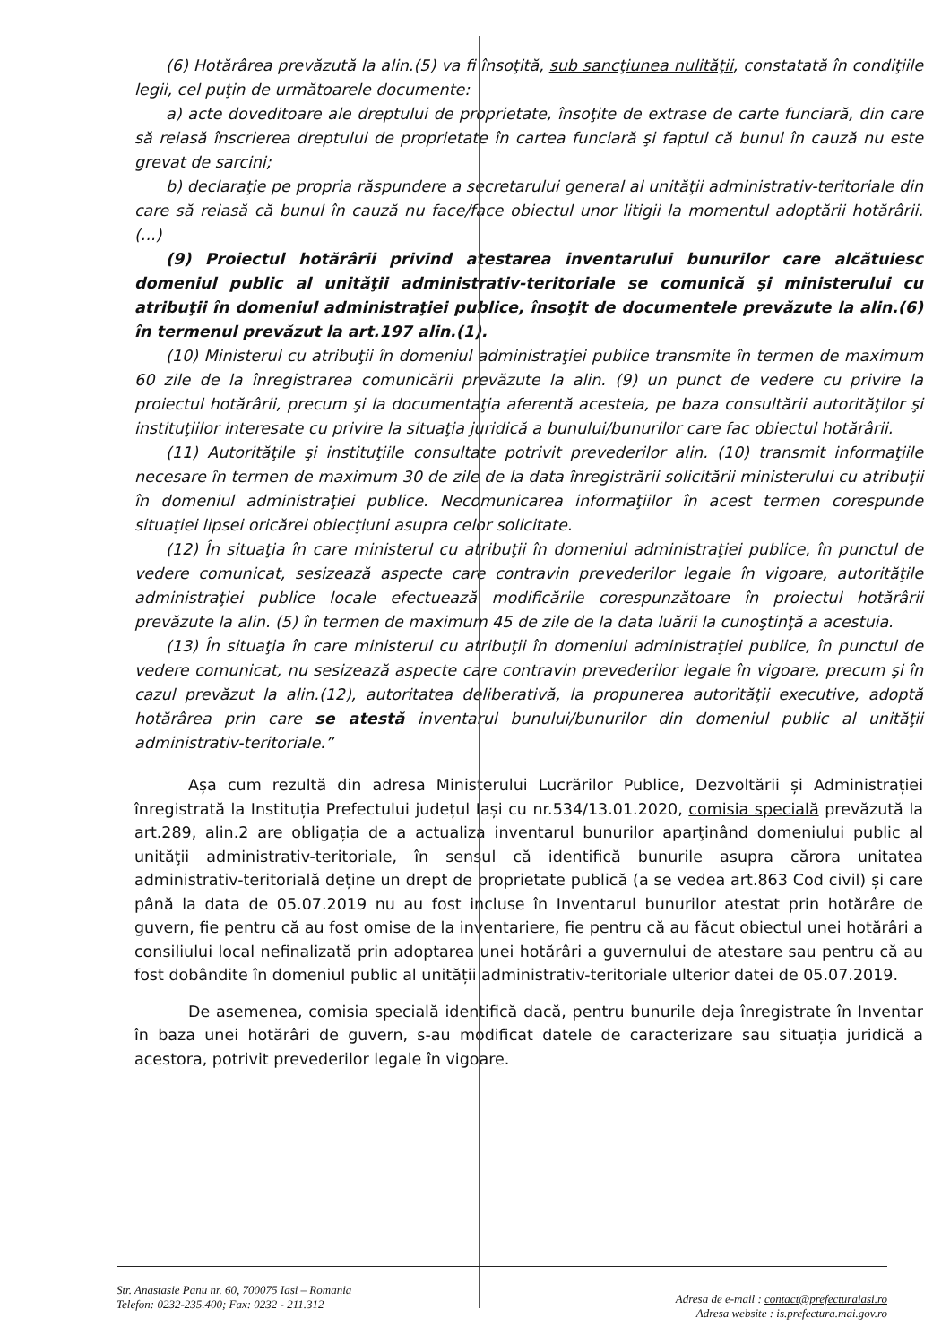(6) Hotărârea prevăzută la alin.(5) va fi însoţită, sub sancţiunea nulităţii, constatată în condiţiile legii, cel puţin de următoarele documente:
a) acte doveditoare ale dreptului de proprietate, însoţite de extrase de carte funciară, din care să reiasă înscrierea dreptului de proprietate în cartea funciară şi faptul că bunul în cauză nu este grevat de sarcini;
b) declaraţie pe propria răspundere a secretarului general al unităţii administrativ-teritoriale din care să reiasă că bunul în cauză nu face/face obiectul unor litigii la momentul adoptării hotărârii. (...)
(9) Proiectul hotărârii privind atestarea inventarului bunurilor care alcătuiesc domeniul public al unităţii administrativ-teritoriale se comunică şi ministerului cu atribuţii în domeniul administraţiei publice, însoţit de documentele prevăzute la alin.(6) în termenul prevăzut la art.197 alin.(1).
(10) Ministerul cu atribuţii în domeniul administraţiei publice transmite în termen de maximum 60 zile de la înregistrarea comunicării prevăzute la alin. (9) un punct de vedere cu privire la proiectul hotărârii, precum şi la documentaţia aferentă acesteia, pe baza consultării autorităţilor şi instituţiilor interesate cu privire la situaţia juridică a bunului/bunurilor care fac obiectul hotărârii.
(11) Autorităţile şi instituţiile consultate potrivit prevederilor alin. (10) transmit informaţiile necesare în termen de maximum 30 de zile de la data înregistrării solicitării ministerului cu atribuţii în domeniul administraţiei publice. Necomunicarea informaţiilor în acest termen corespunde situaţiei lipsei oricărei obiecţiuni asupra celor solicitate.
(12) În situaţia în care ministerul cu atribuţii în domeniul administraţiei publice, în punctul de vedere comunicat, sesizează aspecte care contravin prevederilor legale în vigoare, autorităţile administraţiei publice locale efectuează modificările corespunzătoare în proiectul hotărârii prevăzute la alin. (5) în termen de maximum 45 de zile de la data luării la cunoştinţă a acestuia.
(13) În situaţia în care ministerul cu atribuţii în domeniul administraţiei publice, în punctul de vedere comunicat, nu sesizează aspecte care contravin prevederilor legale în vigoare, precum şi în cazul prevăzut la alin.(12), autoritatea deliberativă, la propunerea autorităţii executive, adoptă hotărârea prin care se atestă inventarul bunului/bunurilor din domeniul public al unităţii administrativ-teritoriale.”
Așa cum rezultă din adresa Ministerului Lucrărilor Publice, Dezvoltării și Administrației înregistrată la Instituția Prefectului județul Iași cu nr.534/13.01.2020, comisia specială prevăzută la art.289, alin.2 are obligația de a actualiza inventarul bunurilor aparţinând domeniului public al unităţii administrativ-teritoriale, în sensul că identifică bunurile asupra cărora unitatea administrativ-teritorială deține un drept de proprietate publică (a se vedea art.863 Cod civil) și care până la data de 05.07.2019 nu au fost incluse în Inventarul bunurilor atestat prin hotărâre de guvern, fie pentru că au fost omise de la inventariere, fie pentru că au făcut obiectul unei hotărâri a consiliului local nefinalizată prin adoptarea unei hotărâri a guvernului de atestare sau pentru că au fost dobândite în domeniul public al unității administrativ-teritoriale ulterior datei de 05.07.2019.
De asemenea, comisia specială identifică dacă, pentru bunurile deja înregistrate în Inventar în baza unei hotărâri de guvern, s-au modificat datele de caracterizare sau situația juridică a acestora, potrivit prevederilor legale în vigoare.
Str. Anastasie Panu nr. 60, 700075 Iasi – Romania
Telefon: 0232-235.400; Fax: 0232 - 211.312
Adresa de e-mail : contact@prefecturaiasi.ro
Adresa website : is.prefectura.mai.gov.ro